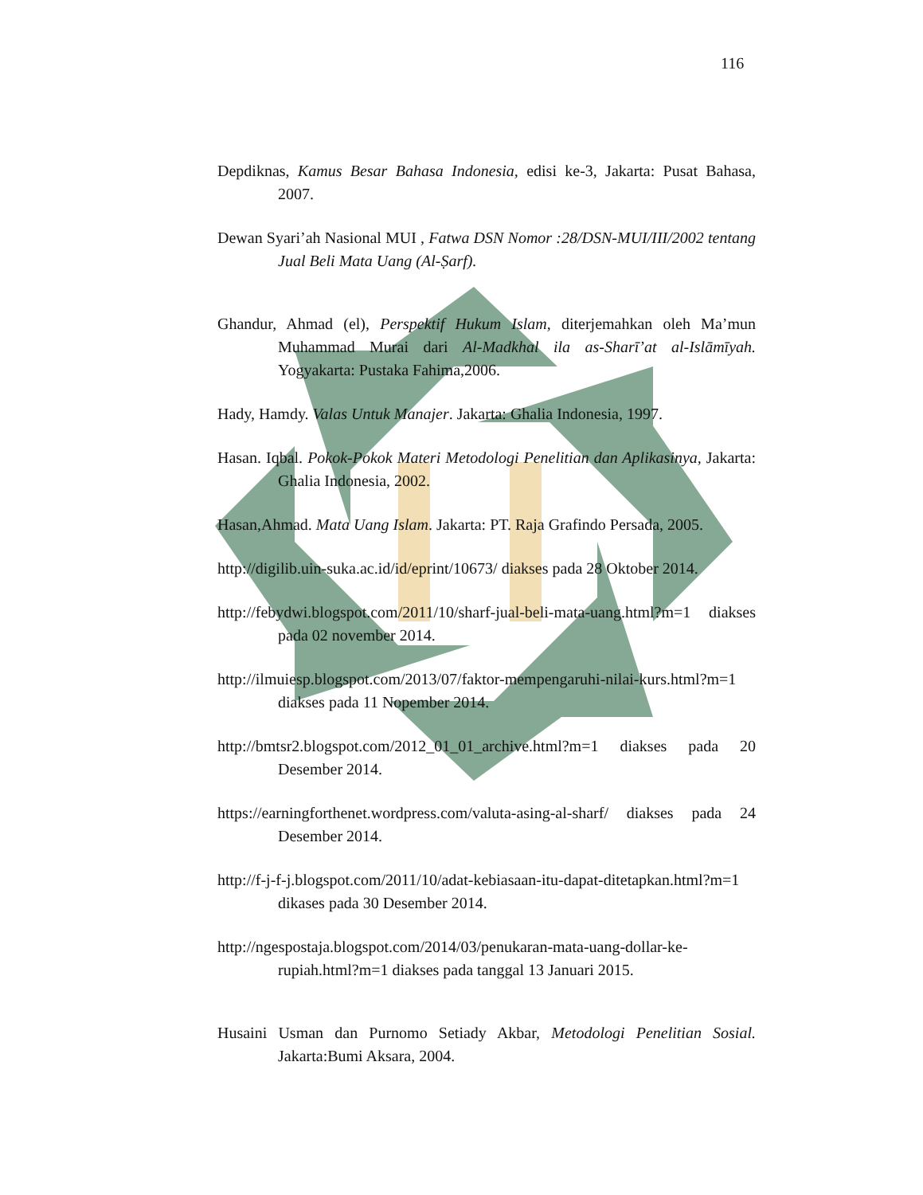116
Depdiknas, Kamus Besar Bahasa Indonesia, edisi ke-3, Jakarta: Pusat Bahasa, 2007.
Dewan Syari’ah Nasional MUI , Fatwa DSN Nomor :28/DSN-MUI/III/2002 tentang Jual Beli Mata Uang (Al-Ṣarf).
Ghandur, Ahmad (el), Perspektif Hukum Islam, diterjemahkan oleh Ma’mun Muhammad Murai dari Al-Madkhal ila as-Sharī’at al-Islāmīyah. Yogyakarta: Pustaka Fahima,2006.
Hady, Hamdy. Valas Untuk Manajer. Jakarta: Ghalia Indonesia, 1997.
Hasan. Iqbal. Pokok-Pokok Materi Metodologi Penelitian dan Aplikasinya, Jakarta: Ghalia Indonesia, 2002.
Hasan,Ahmad. Mata Uang Islam. Jakarta: PT. Raja Grafindo Persada, 2005.
http://digilib.uin-suka.ac.id/id/eprint/10673/ diakses pada 28 Oktober 2014.
http://febydwi.blogspot.com/2011/10/sharf-jual-beli-mata-uang.html?m=1 diakses pada 02 november 2014.
http://ilmuiesp.blogspot.com/2013/07/faktor-mempengaruhi-nilai-kurs.html?m=1 diakses pada 11 Nopember 2014.
http://bmtsr2.blogspot.com/2012_01_01_archive.html?m=1 diakses pada 20 Desember 2014.
https://earningforthenet.wordpress.com/valuta-asing-al-sharf/ diakses pada 24 Desember 2014.
http://f-j-f-j.blogspot.com/2011/10/adat-kebiasaan-itu-dapat-ditetapkan.html?m=1 dikases pada 30 Desember 2014.
http://ngespostaja.blogspot.com/2014/03/penukaran-mata-uang-dollar-ke-rupiah.html?m=1 diakses pada tanggal 13 Januari 2015.
Husaini Usman dan Purnomo Setiady Akbar, Metodologi Penelitian Sosial. Jakarta:Bumi Aksara, 2004.